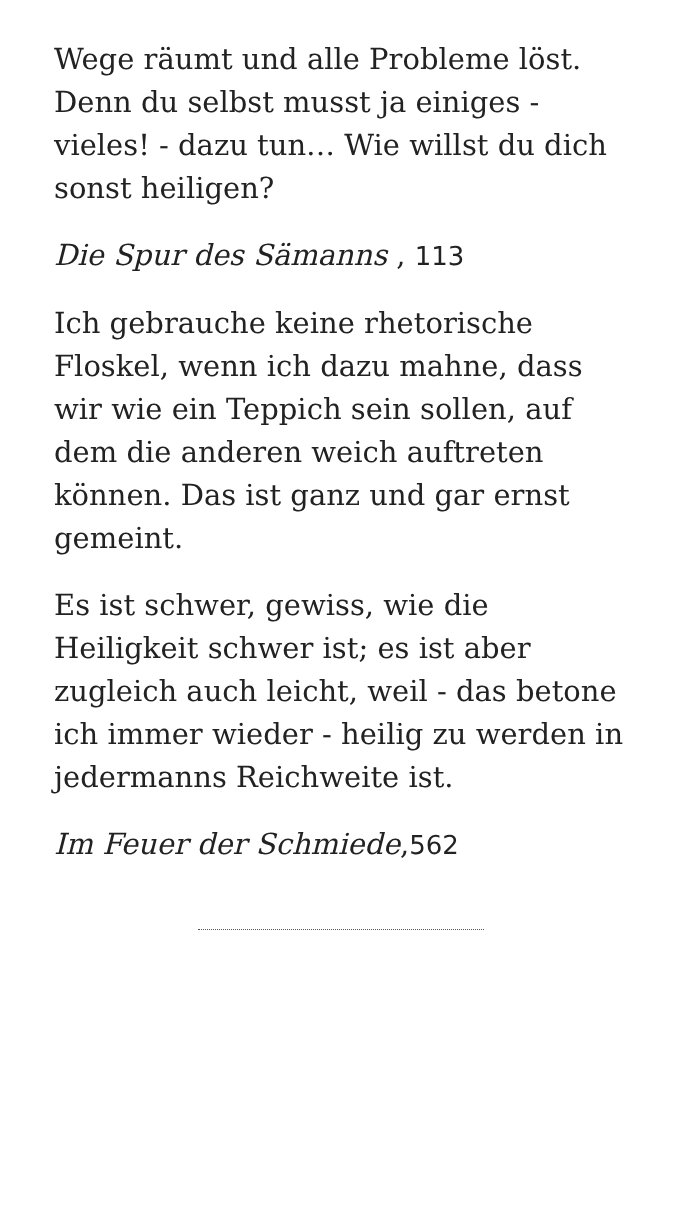Wege räumt und alle Probleme löst. Denn du selbst musst ja einiges - vieles! - dazu tun… Wie willst du dich sonst heiligen?
Die Spur des Sämanns , 113
Ich gebrauche keine rhetorische Floskel, wenn ich dazu mahne, dass wir wie ein Teppich sein sollen, auf dem die anderen weich auftreten können. Das ist ganz und gar ernst gemeint.
Es ist schwer, gewiss, wie die Heiligkeit schwer ist; es ist aber zugleich auch leicht, weil - das betone ich immer wieder - heilig zu werden in jedermanns Reichweite ist.
Im Feuer der Schmiede,562